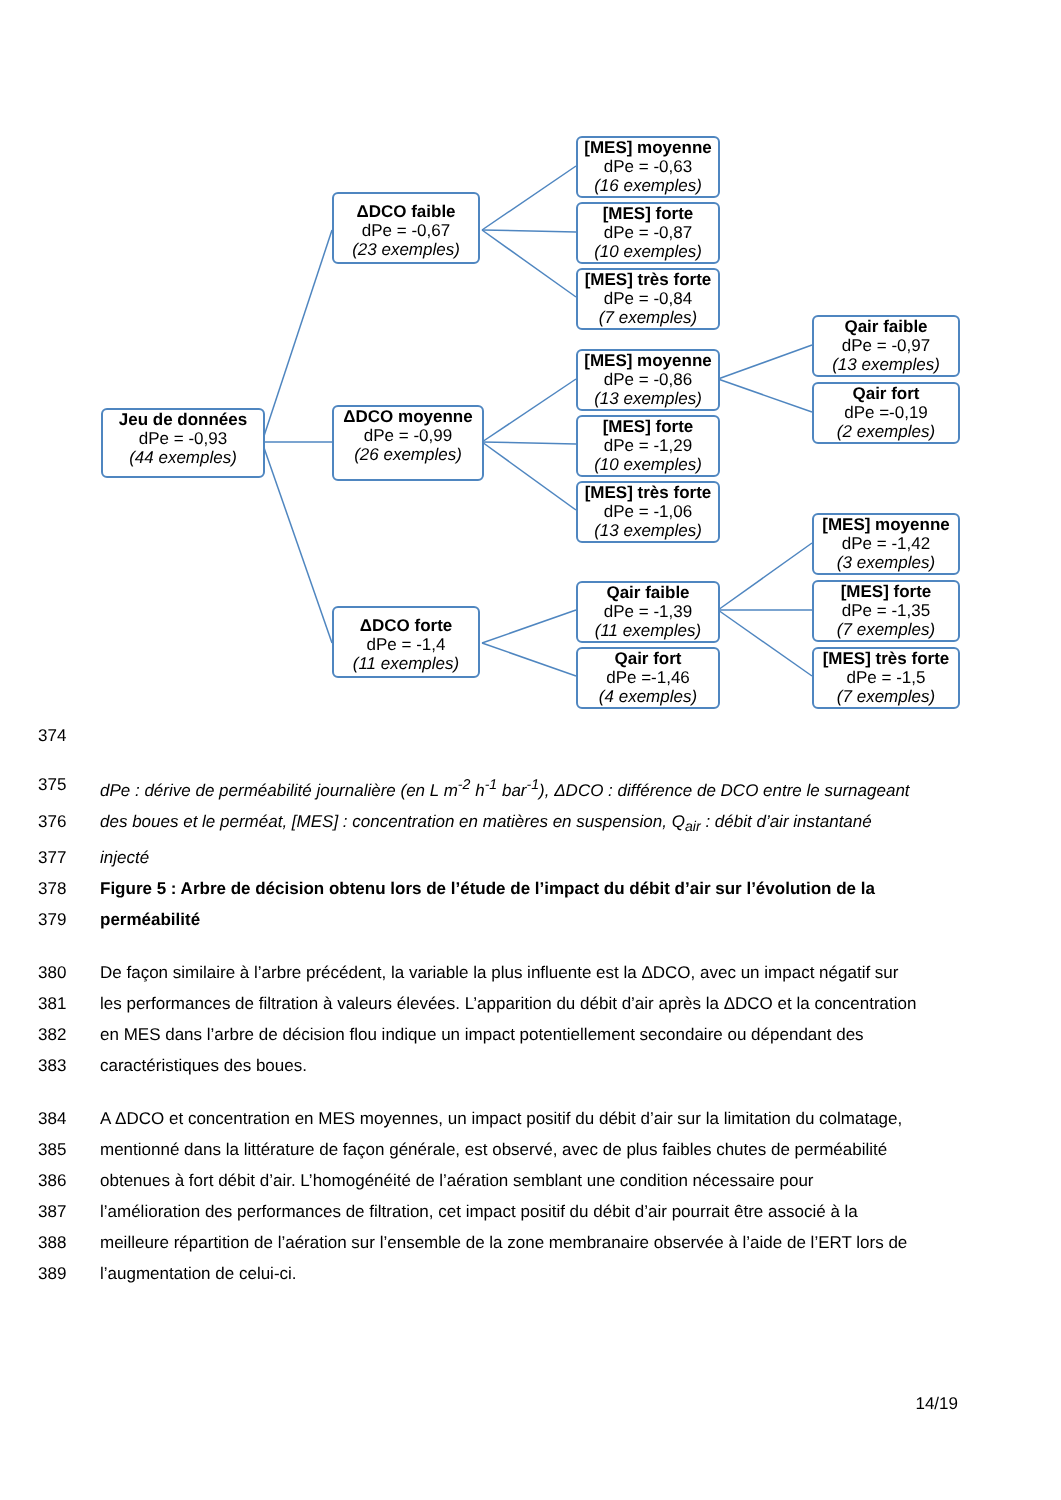Jeu de données
dPe = -0,93
(44 exemples)
ΔDCO faible
dPe = -0,67
(23 exemples)
ΔDCO moyenne
dPe = -0,99
(26 exemples)
ΔDCO forte
dPe = -1,4
(11 exemples)
[MES] moyenne
dPe = -0,63
(16 exemples)
[MES] forte
dPe = -0,87
(10 exemples)
[MES] très forte
dPe = -0,84
(7 exemples)
[MES] moyenne
dPe = -0,86
(13 exemples)
[MES] forte
dPe = -1,29
(10 exemples)
[MES] très forte
dPe = -1,06
(13 exemples)
Qair faible
dPe = -1,39
(11 exemples)
Qair fort
dPe =-1,46
(4 exemples)
Qair faible
dPe = -0,97
(13 exemples)
Qair fort
dPe =-0,19
(2 exemples)
[MES] moyenne
dPe = -1,42
(3 exemples)
[MES] forte
dPe = -1,35
(7 exemples)
[MES] très forte
dPe = -1,5
(7 exemples)
374
375 dPe : dérive de perméabilité journalière (en L m<sup>-2</sup> h<sup>-1</sup> bar<sup>-1</sup>), ΔDCO : différence de DCO entre le surnageant
376 des boues et le perméat, [MES] : concentration en matières en suspension, Q<sub>air</sub> : débit d’air instantané
377 injecté
378 Figure 5 : Arbre de décision obtenu lors de l’étude de l’impact du débit d’air sur l’évolution de la
379 perméabilité
380 De façon similaire à l’arbre précédent, la variable la plus influente est la ΔDCO, avec un impact négatif sur
381 les performances de filtration à valeurs élevées. L’apparition du débit d’air après la ΔDCO et la concentration
382 en MES dans l’arbre de décision flou indique un impact potentiellement secondaire ou dépendant des
383 caractéristiques des boues.
384 A ΔDCO et concentration en MES moyennes, un impact positif du débit d’air sur la limitation du colmatage,
385 mentionné dans la littérature de façon générale, est observé, avec de plus faibles chutes de perméabilité
386 obtenues à fort débit d’air. L’homogénéité de l’aération semblant une condition nécessaire pour
387 l’amélioration des performances de filtration, cet impact positif du débit d’air pourrait être associé à la
388 meilleure répartition de l’aération sur l’ensemble de la zone membranaire observée à l’aide de l’ERT lors de
389 l’augmentation de celui-ci.
14/19